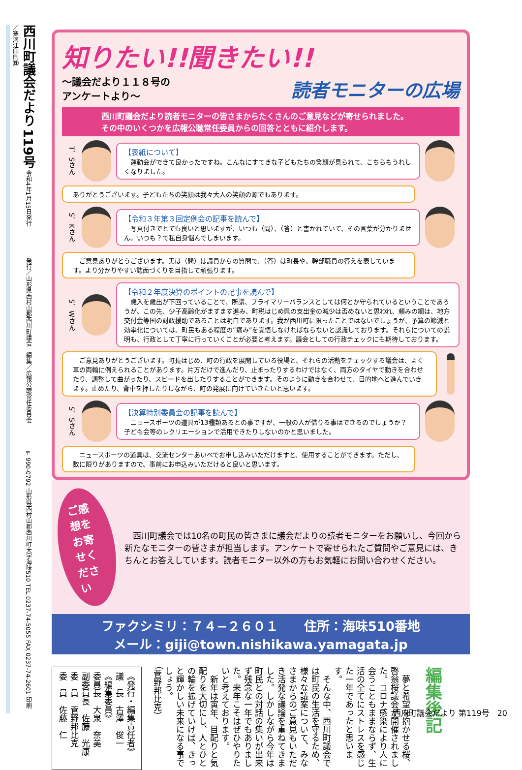西川町議会だより 119号 令和4年1月15日発行　　　　　 発行／山形県西村山郡西川町議会　編集／広報公聴常任委員会　　　　 〒990-0792 山形県西村山郡西川町大字海味510 TEL 0237-74-5055 FAX 0237-74-2601 印刷／寒河江印刷㈱
知りたい!!聞きたい!!
～議会だより１１８号の
アンケートより～
読者モニターの広場
西川町議会だより読者モニターの皆さまからたくさんのご意見などが寄せられました。
その中のいくつかを広報公聴常任委員からの回答とともに紹介します。
T．Sさん
【表紙について】
　運動会ができて良かったですね。こんなにすてきな子どもたちの笑顔が見られて、こちらもうれしくなりました。
ありがとうございます。子どもたちの笑顔は我々大人の笑顔の源でもあります。
S．Kさん
【令和３年第３回定例会の記事を読んで】
　写真付きでとても良いと思いますが、いつも（問）、（答）と書かれていて、その言葉が分かりません。いつも？で私自身悩んでしまいます。
　ご意見ありがとうございます。実は（問）は議員からの質問で、（答）は町長や、幹部職員の答えを表しています。より分かりやすい誌面づくりを目指して頑張ります。
S．Wさん
【令和２年度決算のポイントの記事を読んで】
　歳入を歳出が下回っていることで、所謂、プライマリーバランスとしては何とか守られているということであろうが、この先、少子高齢化がますます進み、町税はじめ県の支出金の減少は否めないと思われ、頼みの綱は、地方交付金等国の財政援助であることは明白であります。我が西川町に限ったことではないでしょうが、予算の節減と効率化については、町民もある程度の”痛み”を覚悟しなければならないと認識しております。それらについての説明も、行政として丁寧に行っていくことが必要と考えます。議会としての行政チェックにも期待しております。
　ご意見ありがとうございます。町長はじめ、町の行政を展開している役場と、それらの活動をチェックする議会は、よく車の両輪に例えられることがあります。片方だけで進んだり、止まったりするわけではなく、両方のタイヤで動きを合わせたり、調整して曲がったり、スピードを出したりすることができます。そのように動きを合わせて、目的地へと進んでいきます。止めたり、背中を押したりしながら、町の発展に向けていきたいと思います。
S．Sさん
【決算特別委員会の記事を読んで】
　ニュースポーツの道具が13種類あるとの事ですが、一般の人が借りる事はできるのでしょうか？子ども会等のレクリエーションで活用できたりしないのかと思いました。
　ニュースポーツの道具は、交流センターあいべでお申し込みいただけますと、使用することができます。ただし、数に限りがありますので、事前にお申込みいただけると良いと思います。
ご感想を
お寄せください
　西川町議会では10名の町民の皆さまに議会だよりの読者モニターをお願いし、今回から新たなモニターの皆さまが担当します。アンケートで寄せられたご質問やご意見には、きちんとお答えしています。読者モニター以外の方もお気軽にお問い合わせください。
ファクシミリ：７４−２６０１　　住所：海味510番地
メール：giji@town.nishikawa.yamagata.jp
編集後記
　夢と希望を抱かせる桜、啓翁桜議会が開催されました。コロナ感染により人に会うこともままならず、生活の全てにストレスを感じた一年であったと思います。
　そんな中、西川町議会では町民の生活を守るため、様々な議案について、みなさまからのご意見もいただき活発な議論を重ねてきました。しかしながら今年は町民との対話の集いが出来ず残念な一年でもありました。来年こそはぜひやりたいと考えております。
　新年は寅年、目配りと気配りを大切にし、人とひとの輪を拡げていけば、きっと輝かしい未来になる事でしょう。
（菅野邦比克）
《発行・編集責任者》
議　長　古澤　俊一
《編集委員》
委員長　大泉　奈美
副委員長　佐藤　光康
委　員　菅野邦比克
委　員　佐藤　仁
西川町議会だより 第119号　20